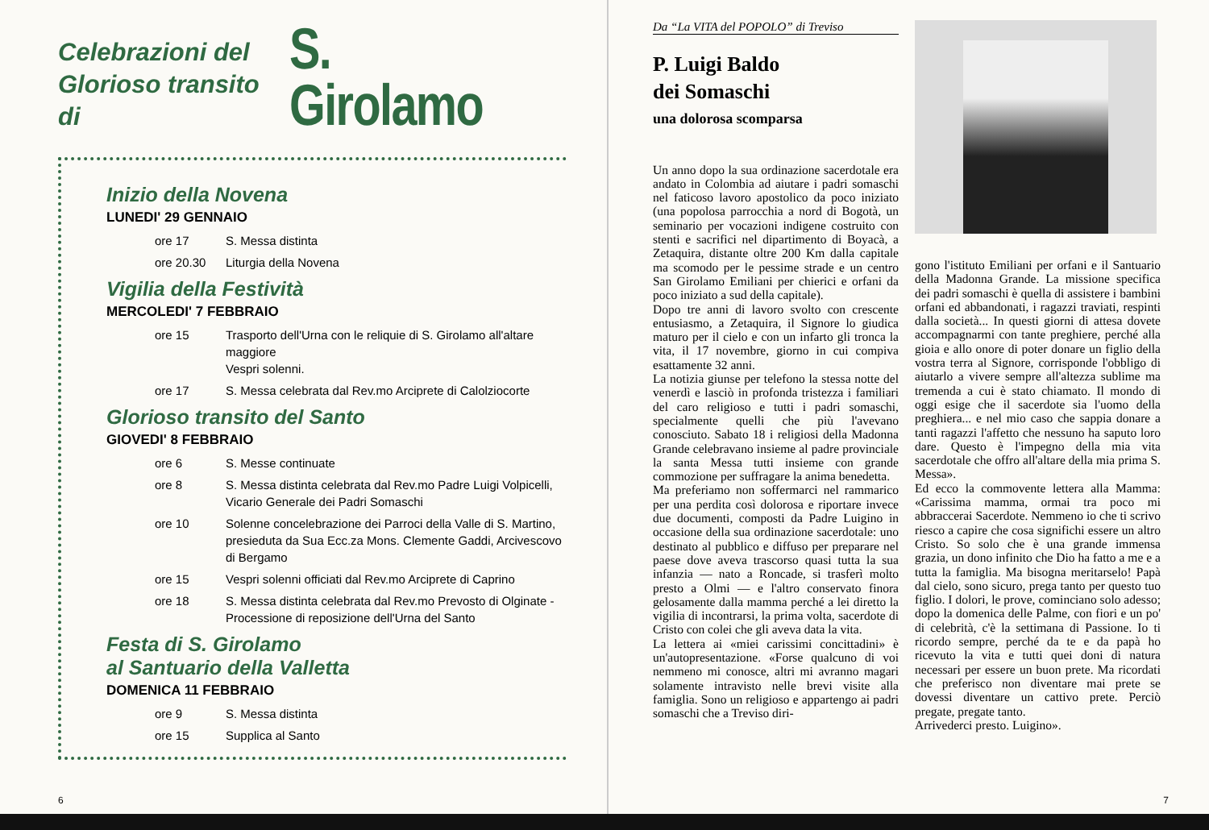Celebrazioni del
Glorioso transito di
S. Girolamo
Inizio della Novena
LUNEDI' 29 GENNAIO
ore 17 S. Messa distinta
ore 20.30 Liturgia della Novena
Vigilia della Festività
MERCOLEDI' 7 FEBBRAIO
ore 15 Trasporto dell'Urna con le reliquie di S. Girolamo all'altare maggiore
Vespri solenni.
ore 17 S. Messa celebrata dal Rev.mo Arciprete di Calolziocorte
Glorioso transito del Santo
GIOVEDI' 8 FEBBRAIO
ore 6 S. Messe continuate
ore 8 S. Messa distinta celebrata dal Rev.mo Padre Luigi Volpicelli, Vicario Generale dei Padri Somaschi
ore 10 Solenne concelebrazione dei Parroci della Valle di S. Martino, presieduta da Sua Ecc.za Mons. Clemente Gaddi, Arcivescovo di Bergamo
ore 15 Vespri solenni officiati dal Rev.mo Arciprete di Caprino
ore 18 S. Messa distinta celebrata dal Rev.mo Prevosto di Olginate - Processione di reposizione dell'Urna del Santo
Festa di S. Girolamo
al Santuario della Valletta
DOMENICA 11 FEBBRAIO
ore 9 S. Messa distinta
ore 15 Supplica al Santo
6
Da “La VITA del POPOLO” di Treviso
P. Luigi Baldo
dei Somaschi
una dolorosa scomparsa
Un anno dopo la sua ordinazione sacerdotale era andato in Colombia ad aiutare i padri somaschi nel faticoso lavoro apostolico da poco iniziato (una popolosa parrocchia a nord di Bogotà, un seminario per vocazioni indigene costruito con stenti e sacrifici nel dipartimento di Boyacà, a Zetaquira, distante oltre 200 Km dalla capitale ma scomodo per le pessime strade e un centro San Girolamo Emiliani per chierici e orfani da poco iniziato a sud della capitale).
Dopo tre anni di lavoro svolto con crescente entusiasmo, a Zetaquira, il Signore lo giudica maturo per il cielo e con un infarto gli tronca la vita, il 17 novembre, giorno in cui compiva esattamente 32 anni.
La notizia giunse per telefono la stessa notte del venerdì e lasciò in profonda tristezza i familiari del caro religioso e tutti i padri somaschi, specialmente quelli che più l'avevano conosciuto. Sabato 18 i religiosi della Madonna Grande celebravano insieme al padre provinciale la santa Messa tutti insieme con grande commozione per suffragare la anima benedetta.
Ma preferiamo non soffermarci nel rammarico per una perdita così dolorosa e riportare invece due documenti, composti da Padre Luigino in occasione della sua ordinazione sacerdotale: uno destinato al pubblico e diffuso per preparare nel paese dove aveva trascorso quasi tutta la sua infanzia — nato a Roncade, si trasferì molto presto a Olmi — e l'altro conservato finora gelosamente dalla mamma perché a lei diretto la vigilia di incontrarsi, la prima volta, sacerdote di Cristo con colei che gli aveva data la vita.
La lettera ai «miei carissimi concittadini» è un'autopresentazione. «Forse qualcuno di voi nemmeno mi conosce, altri mi avranno magari solamente intravisto nelle brevi visite alla famiglia. Sono un religioso e appartengo ai padri somaschi che a Treviso diri-
gono l'istituto Emiliani per orfani e il Santuario della Madonna Grande. La missione specifica dei padri somaschi è quella di assistere i bambini orfani ed abbandonati, i ragazzi traviati, respinti dalla società... In questi giorni di attesa dovete accompagnarmi con tante preghiere, perché alla gioia e allo onore di poter donare un figlio della vostra terra al Signore, corrisponde l'obbligo di aiutarlo a vivere sempre all'altezza sublime ma tremenda a cui è stato chiamato. Il mondo di oggi esige che il sacerdote sia l'uomo della preghiera... e nel mio caso che sappia donare a tanti ragazzi l'affetto che nessuno ha saputo loro dare. Questo è l'impegno della mia vita sacerdotale che offro all'altare della mia prima S. Messa».
Ed ecco la commovente lettera alla Mamma: «Carissima mamma, ormai tra poco mi abbraccerai Sacerdote. Nemmeno io che ti scrivo riesco a capire che cosa significhi essere un altro Cristo. So solo che è una grande immensa grazia, un dono infinito che Dio ha fatto a me e a tutta la famiglia. Ma bisogna meritarselo! Papà dal cielo, sono sicuro, prega tanto per questo tuo figlio. I dolori, le prove, cominciano solo adesso; dopo la domenica delle Palme, con fiori e un po' di celebrità, c'è la settimana di Passione. Io ti ricordo sempre, perché da te e da papà ho ricevuto la vita e tutti quei doni di natura necessari per essere un buon prete. Ma ricordati che preferisco non diventare mai prete se dovessi diventare un cattivo prete. Perciò pregate, pregate tanto.
Arrivederci presto. Luigino».
7